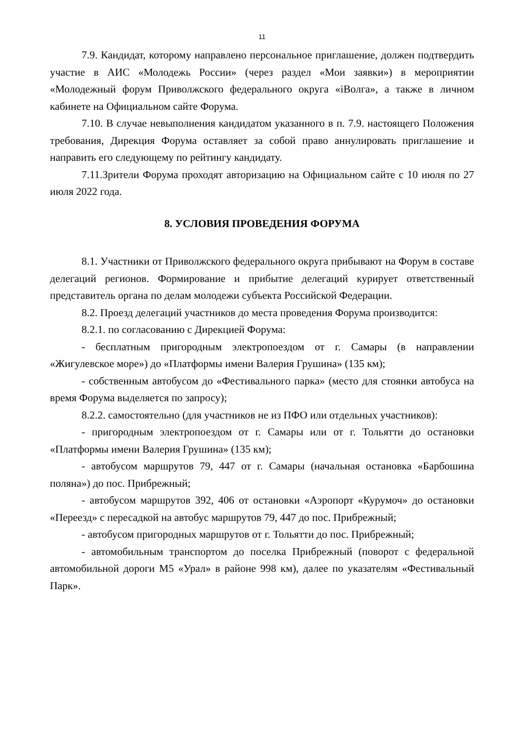11
7.9. Кандидат, которому направлено персональное приглашение, должен подтвердить участие в АИС «Молодежь России» (через раздел «Мои заявки») в мероприятии «Молодежный форум Приволжского федерального округа «iВолга», а также в личном кабинете на Официальном сайте Форума.
7.10. В случае невыполнения кандидатом указанного в п. 7.9. настоящего Положения требования, Дирекция Форума оставляет за собой право аннулировать приглашение и направить его следующему по рейтингу кандидату.
7.11.Зрители Форума проходят авторизацию на Официальном сайте с 10 июля по 27 июля 2022 года.
8. УСЛОВИЯ ПРОВЕДЕНИЯ ФОРУМА
8.1. Участники от Приволжского федерального округа прибывают на Форум в составе делегаций регионов. Формирование и прибытие делегаций курирует ответственный представитель органа по делам молодежи субъекта Российской Федерации.
8.2. Проезд делегаций участников до места проведения Форума производится:
8.2.1. по согласованию с Дирекцией Форума:
- бесплатным пригородным электропоездом от г. Самары (в направлении «Жигулевское море») до «Платформы имени Валерия Грушина» (135 км);
- собственным автобусом до «Фестивального парка» (место для стоянки автобуса на время Форума выделяется по запросу);
8.2.2. самостоятельно (для участников не из ПФО или отдельных участников):
- пригородным электропоездом от г. Самары или от г. Тольятти до остановки «Платформы имени Валерия Грушина» (135 км);
- автобусом маршрутов 79, 447 от г. Самары (начальная остановка «Барбошина поляна») до пос. Прибрежный;
- автобусом маршрутов 392, 406 от остановки «Аэропорт «Курумоч» до остановки «Переезд» с пересадкой на автобус маршрутов 79, 447 до пос. Прибрежный;
- автобусом пригородных маршрутов от г. Тольятти до пос. Прибрежный;
- автомобильным транспортом до поселка Прибрежный (поворот с федеральной автомобильной дороги М5 «Урал» в районе 998 км), далее по указателям «Фестивальный Парк».